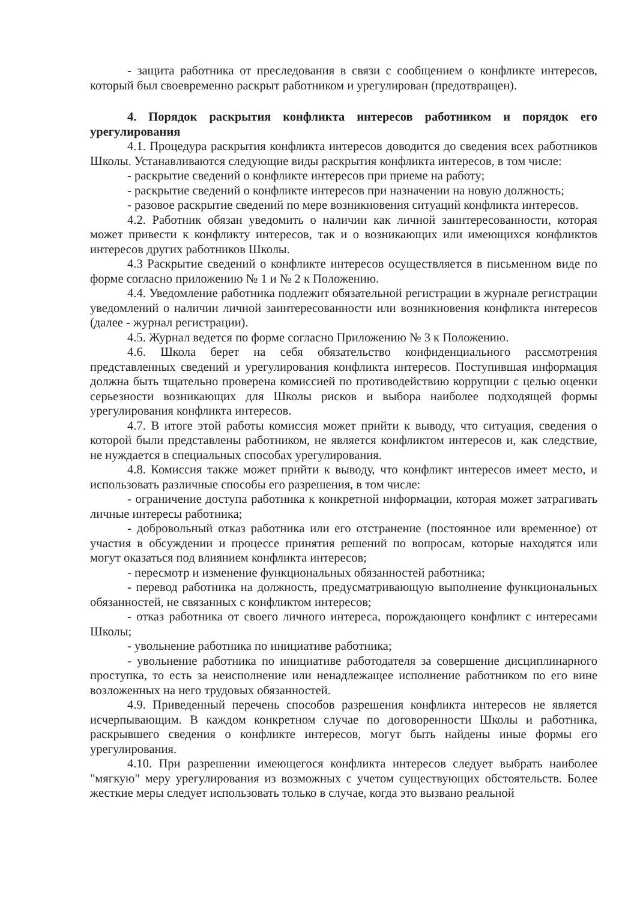- защита работника от преследования в связи с сообщением о конфликте интересов, который был своевременно раскрыт работником и урегулирован (предотвращен).
4. Порядок раскрытия конфликта интересов работником и порядок его урегулирования
4.1. Процедура раскрытия конфликта интересов доводится до сведения всех работников Школы. Устанавливаются следующие виды раскрытия конфликта интересов, в том числе:
- раскрытие сведений о конфликте интересов при приеме на работу;
- раскрытие сведений о конфликте интересов при назначении на новую должность;
- разовое раскрытие сведений по мере возникновения ситуаций конфликта интересов.
4.2. Работник обязан уведомить о наличии как личной заинтересованности, которая может привести к конфликту интересов, так и о возникающих или имеющихся конфликтов интересов других работников Школы.
4.3 Раскрытие сведений о конфликте интересов осуществляется в письменном виде по форме согласно приложению № 1 и № 2 к Положению.
4.4. Уведомление работника подлежит обязательной регистрации в журнале регистрации уведомлений о наличии личной заинтересованности или возникновения конфликта интересов (далее - журнал регистрации).
4.5. Журнал ведется по форме согласно Приложению № 3 к Положению.
4.6. Школа берет на себя обязательство конфиденциального рассмотрения представленных сведений и урегулирования конфликта интересов. Поступившая информация должна быть тщательно проверена комиссией по противодействию коррупции с целью оценки серьезности возникающих для Школы рисков и выбора наиболее подходящей формы урегулирования конфликта интересов.
4.7. В итоге этой работы комиссия может прийти к выводу, что ситуация, сведения о которой были представлены работником, не является конфликтом интересов и, как следствие, не нуждается в специальных способах урегулирования.
4.8. Комиссия также может прийти к выводу, что конфликт интересов имеет место, и использовать различные способы его разрешения, в том числе:
- ограничение доступа работника к конкретной информации, которая может затрагивать личные интересы работника;
- добровольный отказ работника или его отстранение (постоянное или временное) от участия в обсуждении и процессе принятия решений по вопросам, которые находятся или могут оказаться под влиянием конфликта интересов;
- пересмотр и изменение функциональных обязанностей работника;
- перевод работника на должность, предусматривающую выполнение функциональных обязанностей, не связанных с конфликтом интересов;
- отказ работника от своего личного интереса, порождающего конфликт с интересами Школы;
- увольнение работника по инициативе работника;
- увольнение работника по инициативе работодателя за совершение дисциплинарного проступка, то есть за неисполнение или ненадлежащее исполнение работником по его вине возложенных на него трудовых обязанностей.
4.9. Приведенный перечень способов разрешения конфликта интересов не является исчерпывающим. В каждом конкретном случае по договоренности Школы и работника, раскрывшего сведения о конфликте интересов, могут быть найдены иные формы его урегулирования.
4.10. При разрешении имеющегося конфликта интересов следует выбрать наиболее "мягкую" меру урегулирования из возможных с учетом существующих обстоятельств. Более жесткие меры следует использовать только в случае, когда это вызвано реальной